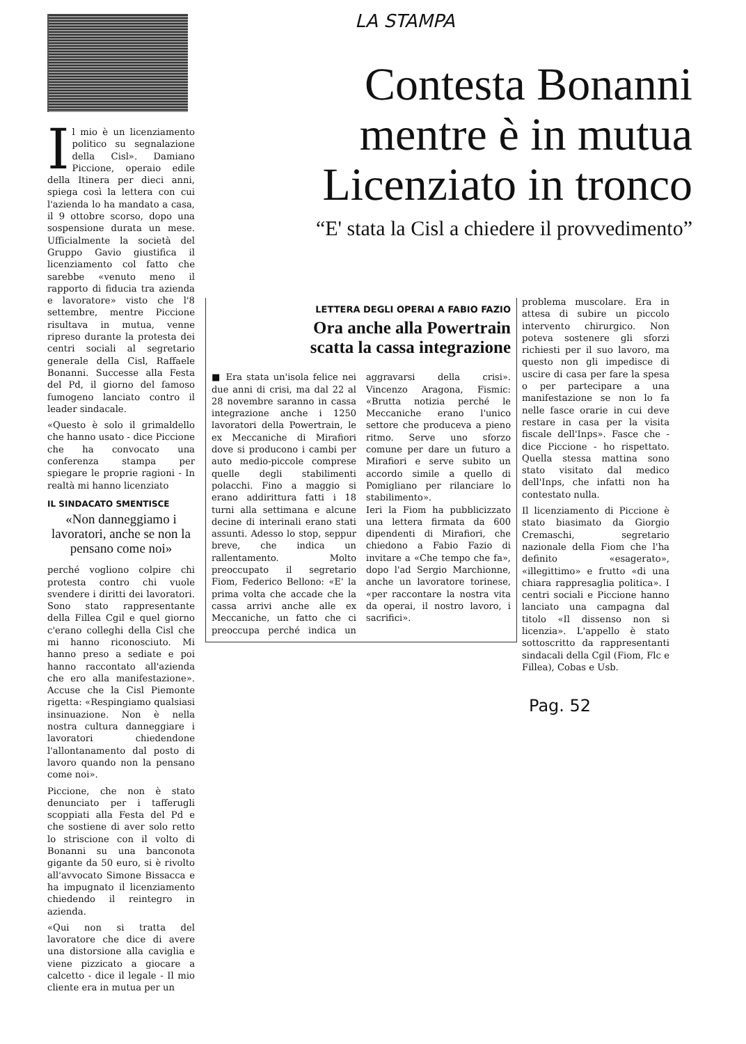Il mio è un licenziamento politico su segnalazione della Cisl». Damiano Piccione, operaio edile della Itinera per dieci anni, spiega così la lettera con cui l'azienda lo ha mandato a casa, il 9 ottobre scorso, dopo una sospensione durata un mese. Ufficialmente la società del Gruppo Gavio giustifica il licenziamento col fatto che sarebbe «venuto meno il rapporto di fiducia tra azienda e lavoratore» visto che l'8 settembre, mentre Piccione risultava in mutua, venne ripreso durante la protesta dei centri sociali al segretario generale della Cisl, Raffaele Bonanni. Successe alla Festa del Pd, il giorno del famoso fumogeno lanciato contro il leader sindacale.
«Questo è solo il grimaldello che hanno usato - dice Piccione che ha convocato una conferenza stampa per spiegare le proprie ragioni - In realtà mi hanno licenziato
IL SINDACATO SMENTISCE
«Non danneggiamo i lavoratori, anche se non la pensano come noi»
perché vogliono colpire chi protesta contro chi vuole svendere i diritti dei lavoratori. Sono stato rappresentante della Fillea Cgil e quel giorno c'erano colleghi della Cisl che mi hanno riconosciuto. Mi hanno preso a sediate e poi hanno raccontato all'azienda che ero alla manifestazione». Accuse che la Cisl Piemonte rigetta: «Respingiamo qualsiasi insinuazione. Non è nella nostra cultura danneggiare i lavoratori chiedendone l'allontanamento dal posto di lavoro quando non la pensano come noi».
Piccione, che non è stato denunciato per i tafferugli scoppiati alla Festa del Pd e che sostiene di aver solo retto lo striscione con il volto di Bonanni su una banconota gigante da 50 euro, si è rivolto all'avvocato Simone Bissacca e ha impugnato il licenziamento chiedendo il reintegro in azienda.
«Qui non si tratta del lavoratore che dice di avere una distorsione alla caviglia e viene pizzicato a giocare a calcetto - dice il legale - Il mio cliente era in mutua per un
LA STAMPA
Contesta Bonanni
mentre è in mutua
Licenziato in tronco
“E' stata la Cisl a chiedere il provvedimento”
LETTERA DEGLI OPERAI A FABIO FAZIO
Ora anche alla Powertrain
scatta la cassa integrazione
■ Era stata un'isola felice nei due anni di crisi, ma dal 22 al 28 novembre saranno in cassa integrazione anche i 1250 lavoratori della Powertrain, le ex Meccaniche di Mirafiori dove si producono i cambi per auto medio-piccole comprese quelle degli stabilimenti polacchi. Fino a maggio si erano addirittura fatti i 18 turni alla settimana e alcune decine di interinali erano stati assunti. Adesso lo stop, seppur breve, che indica un rallentamento. Molto preoccupato il segretario Fiom, Federico Bellono: «E' la prima volta che accade che la cassa arrivi anche alle ex Meccaniche, un fatto che ci preoccupa perché indica un aggravarsi della crisi». Vincenzo Aragona, Fismic: «Brutta notizia perché le Meccaniche erano l'unico settore che produceva a pieno ritmo. Serve uno sforzo comune per dare un futuro a Mirafiori e serve subito un accordo simile a quello di Pomigliano per rilanciare lo stabilimento».
Ieri la Fiom ha pubblicizzato una lettera firmata da 600 dipendenti di Mirafiori, che chiedono a Fabio Fazio di invitare a «Che tempo che fa», dopo l'ad Sergio Marchionne, anche un lavoratore torinese, «per raccontare la nostra vita da operai, il nostro lavoro, i sacrifici».
problema muscolare. Era in attesa di subire un piccolo intervento chirurgico. Non poteva sostenere gli sforzi richiesti per il suo lavoro, ma questo non gli impedisce di uscire di casa per fare la spesa o per partecipare a una manifestazione se non lo fa nelle fasce orarie in cui deve restare in casa per la visita fiscale dell'Inps». Fasce che - dice Piccione - ho rispettato. Quella stessa mattina sono stato visitato dal medico dell'Inps, che infatti non ha contestato nulla.
Il licenziamento di Piccione è stato biasimato da Giorgio Cremaschi, segretario nazionale della Fiom che l'ha definito «esagerato», «illegittimo» e frutto «di una chiara rappresaglia politica». I centri sociali e Piccione hanno lanciato una campagna dal titolo «Il dissenso non si licenzia». L'appello è stato sottoscritto da rappresentanti sindacali della Cgil (Fiom, Flc e Fillea), Cobas e Usb.
Pag. 52